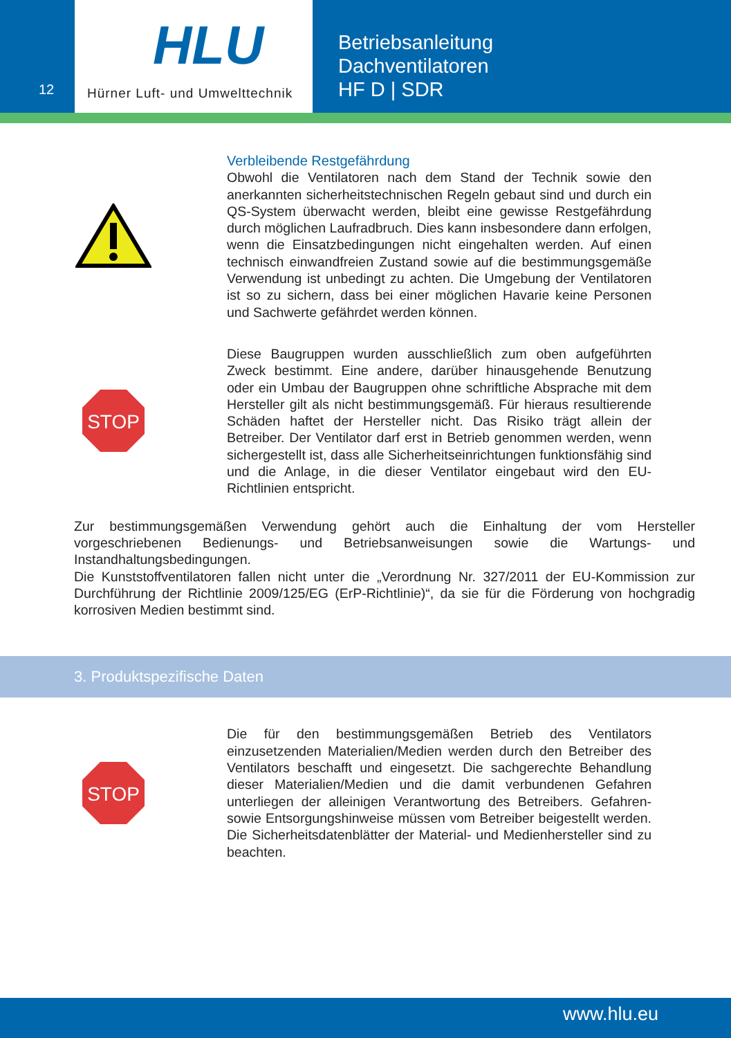12
HLU
Hürner Luft- und Umwelttechnik
Betriebsanleitung
Dachventilatoren
HF D | SDR
Verbleibende Restgefährdung
Obwohl die Ventilatoren nach dem Stand der Technik sowie den anerkannten sicherheitstechnischen Regeln gebaut sind und durch ein QS-System überwacht werden, bleibt eine gewisse Restgefährdung durch möglichen Laufradbruch. Dies kann insbesondere dann erfolgen, wenn die Einsatzbedingungen nicht eingehalten werden. Auf einen technisch einwandfreien Zustand sowie auf die bestimmungsgemäße Verwendung ist unbedingt zu achten. Die Umgebung der Ventilatoren ist so zu sichern, dass bei einer möglichen Havarie keine Personen und Sachwerte gefährdet werden können.
STOP
Diese Baugruppen wurden ausschließlich zum oben aufgeführten Zweck bestimmt. Eine andere, darüber hinausgehende Benutzung oder ein Umbau der Baugruppen ohne schriftliche Absprache mit dem Hersteller gilt als nicht bestimmungsgemäß. Für hieraus resultierende Schäden haftet der Hersteller nicht. Das Risiko trägt allein der Betreiber. Der Ventilator darf erst in Betrieb genommen werden, wenn sichergestellt ist, dass alle Sicherheitseinrichtungen funktionsfähig sind und die Anlage, in die dieser Ventilator eingebaut wird den EU-Richtlinien entspricht.
Zur bestimmungsgemäßen Verwendung gehört auch die Einhaltung der vom Hersteller vorgeschriebenen Bedienungs- und Betriebsanweisungen sowie die Wartungs- und Instandhaltungsbedingungen.
Die Kunststoffventilatoren fallen nicht unter die „Verordnung Nr. 327/2011 der EU-Kommission zur Durchführung der Richtlinie 2009/125/EG (ErP-Richtlinie)“, da sie für die Förderung von hochgradig korrosiven Medien bestimmt sind.
3. Produktspezifische Daten
STOP
Die für den bestimmungsgemäßen Betrieb des Ventilators einzusetzenden Materialien/Medien werden durch den Betreiber des Ventilators beschafft und eingesetzt. Die sachgerechte Behandlung dieser Materialien/Medien und die damit verbundenen Gefahren unterliegen der alleinigen Verantwortung des Betreibers. Gefahren- sowie Entsorgungshinweise müssen vom Betreiber beigestellt werden. Die Sicherheitsdatenblätter der Material- und Medienhersteller sind zu beachten.
www.hlu.eu